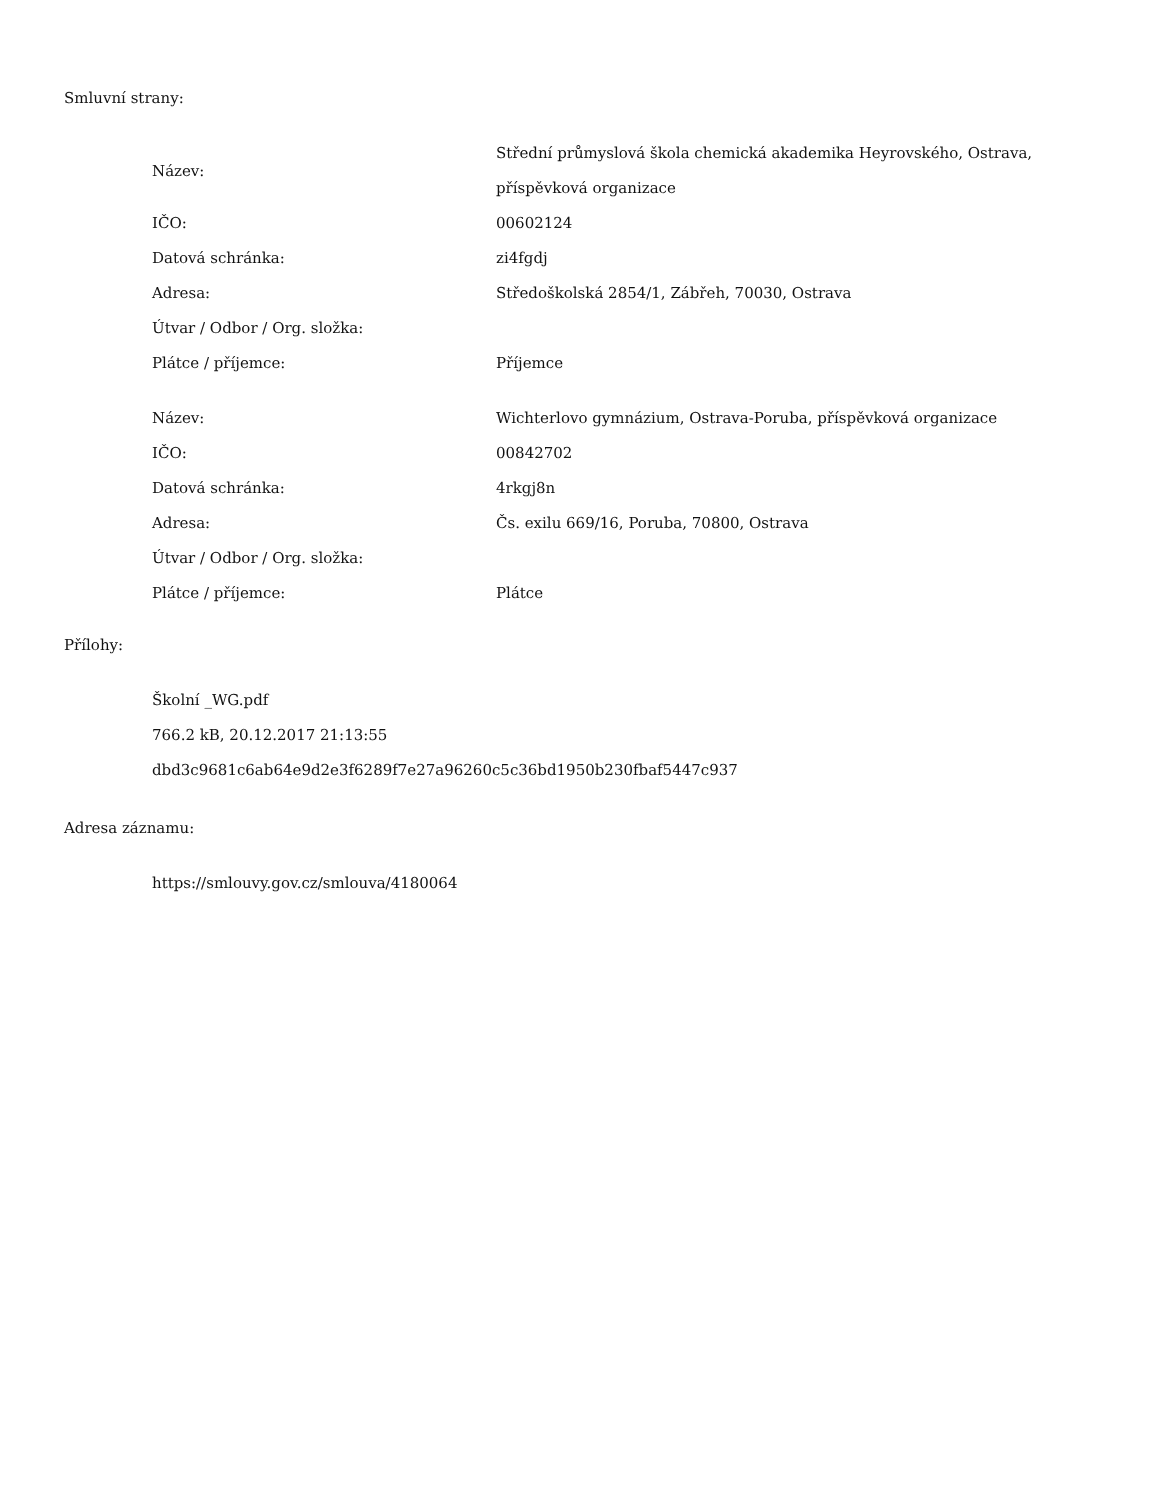Smluvní strany:
| Název: | Střední průmyslová škola chemická akademika Heyrovského, Ostrava, příspěvková organizace |
| IČO: | 00602124 |
| Datová schránka: | zi4fgdj |
| Adresa: | Středoškolská 2854/1, Zábřeh, 70030, Ostrava |
| Útvar / Odbor / Org. složka: | |
| Plátce / příjemce: | Příjemce |
| Název: | Wichterlovo gymnázium, Ostrava-Poruba, příspěvková organizace |
| IČO: | 00842702 |
| Datová schránka: | 4rkgj8n |
| Adresa: | Čs. exilu 669/16, Poruba, 70800, Ostrava |
| Útvar / Odbor / Org. složka: | |
| Plátce / příjemce: | Plátce |
Přílohy:
Školní _WG.pdf
766.2 kB, 20.12.2017 21:13:55
dbd3c9681c6ab64e9d2e3f6289f7e27a96260c5c36bd1950b230fbaf5447c937
Adresa záznamu:
https://smlouvy.gov.cz/smlouva/4180064